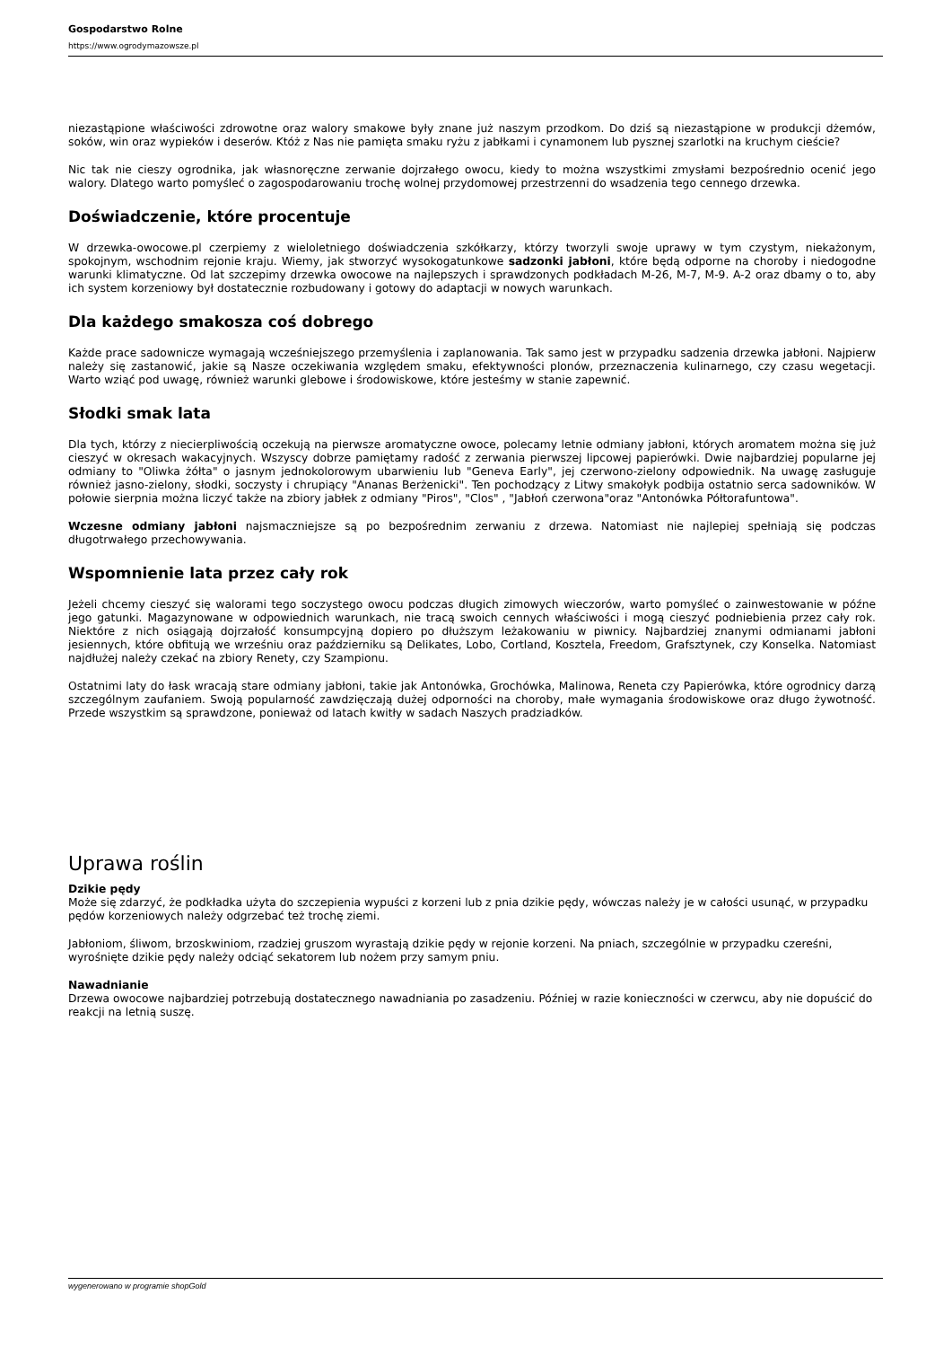Gospodarstwo Rolne
https://www.ogrodymazowsze.pl
niezastąpione właściwości zdrowotne oraz walory smakowe były znane już naszym przodkom. Do dziś są niezastąpione w produkcji dżemów, soków, win oraz wypieków i deserów. Któż z Nas nie pamięta smaku ryżu z jabłkami i cynamonem lub pysznej szarlotki na kruchym cieście?
Nic tak nie cieszy ogrodnika, jak własnoręczne zerwanie dojrzałego owocu, kiedy to można wszystkimi zmysłami bezpośrednio ocenić jego walory. Dlatego warto pomyśleć o zagospodarowaniu trochę wolnej przydomowej przestrzenni do wsadzenia tego cennego drzewka.
Doświadczenie, które procentuje
W drzewka-owocowe.pl czerpiemy z wieloletniego doświadczenia szkółkarzy, którzy tworzyli swoje uprawy w tym czystym, niekażonym, spokojnym, wschodnim rejonie kraju. Wiemy, jak stworzyć wysokogatunkowe sadzonki jabłoni, które będą odporne na choroby i niedogodne warunki klimatyczne. Od lat szczepimy drzewka owocowe na najlepszych i sprawdzonych podkładach M-26, M-7, M-9. A-2 oraz dbamy o to, aby ich system korzeniowy był dostatecznie rozbudowany i gotowy do adaptacji w nowych warunkach.
Dla każdego smakosza coś dobrego
Każde prace sadownicze wymagają wcześniejszego przemyślenia i zaplanowania. Tak samo jest w przypadku sadzenia drzewka jabłoni. Najpierw należy się zastanowić, jakie są Nasze oczekiwania względem smaku, efektywności plonów, przeznaczenia kulinarnego, czy czasu wegetacji. Warto wziąć pod uwagę, również warunki glebowe i środowiskowe, które jesteśmy w stanie zapewnić.
Słodki smak lata
Dla tych, którzy z niecierpliwością oczekują na pierwsze aromatyczne owoce, polecamy letnie odmiany jabłoni, których aromatem można się już cieszyć w okresach wakacyjnych. Wszyscy dobrze pamiętamy radość z zerwania pierwszej lipcowej papierówki. Dwie najbardziej popularne jej odmiany to "Oliwka żółta" o jasnym jednokolorowym ubarwieniu lub "Geneva Early", jej czerwono-zielony odpowiednik. Na uwagę zasługuje również jasno-zielony, słodki, soczysty i chrupiący "Ananas Berżenicki". Ten pochodzący z Litwy smakołyk podbija ostatnio serca sadowników. W połowie sierpnia można liczyć także na zbiory jabłek z odmiany "Piros", "Clos" , "Jabłoń czerwona"oraz "Antonówka Półtorafuntowa".
Wczesne odmiany jabłoni najsmaczniejsze są po bezpośrednim zerwaniu z drzewa. Natomiast nie najlepiej spełniają się podczas długotrwałego przechowywania.
Wspomnienie lata przez cały rok
Jeżeli chcemy cieszyć się walorami tego soczystego owocu podczas długich zimowych wieczorów, warto pomyśleć o zainwestowanie w późne jego gatunki. Magazynowane w odpowiednich warunkach, nie tracą swoich cennych właściwości i mogą cieszyć podniebienia przez cały rok. Niektóre z nich osiągają dojrzałość konsumpcyjną dopiero po dłuższym leżakowaniu w piwnicy. Najbardziej znanymi odmianami jabłoni jesiennych, które obfitują we wrześniu oraz październiku są Delikates, Lobo, Cortland, Kosztela, Freedom, Grafsztynek, czy Konselka. Natomiast najdłużej należy czekać na zbiory Renety, czy Szampionu.
Ostatnimi laty do łask wracają stare odmiany jabłoni, takie jak Antonówka, Grochówka, Malinowa, Reneta czy Papierówka, które ogrodnicy darzą szczególnym zaufaniem. Swoją popularność zawdzięczają dużej odporności na choroby, małe wymagania środowiskowe oraz długo żywotność. Przede wszystkim są sprawdzone, ponieważ od latach kwitły w sadach Naszych pradziadków.
Uprawa roślin
Dzikie pędy
Może się zdarzyć, że podkładka użyta do szczepienia wypuści z korzeni lub z pnia dzikie pędy, wówczas należy je w całości usunąć, w przypadku pędów korzeniowych należy odgrzebać też trochę ziemi.
Jabłoniom, śliwom, brzoskwiniom, rzadziej gruszom wyrastają dzikie pędy w rejonie korzeni. Na pniach, szczególnie w przypadku czereśni, wyrośnięte dzikie pędy należy odciąć sekatorem lub nożem przy samym pniu.
Nawadnianie
Drzewa owocowe najbardziej potrzebują dostatecznego nawadniania po zasadzeniu. Później w razie konieczności w czerwcu, aby nie dopuścić do reakcji na letnią suszę.
wygenerowano w programie shopGold